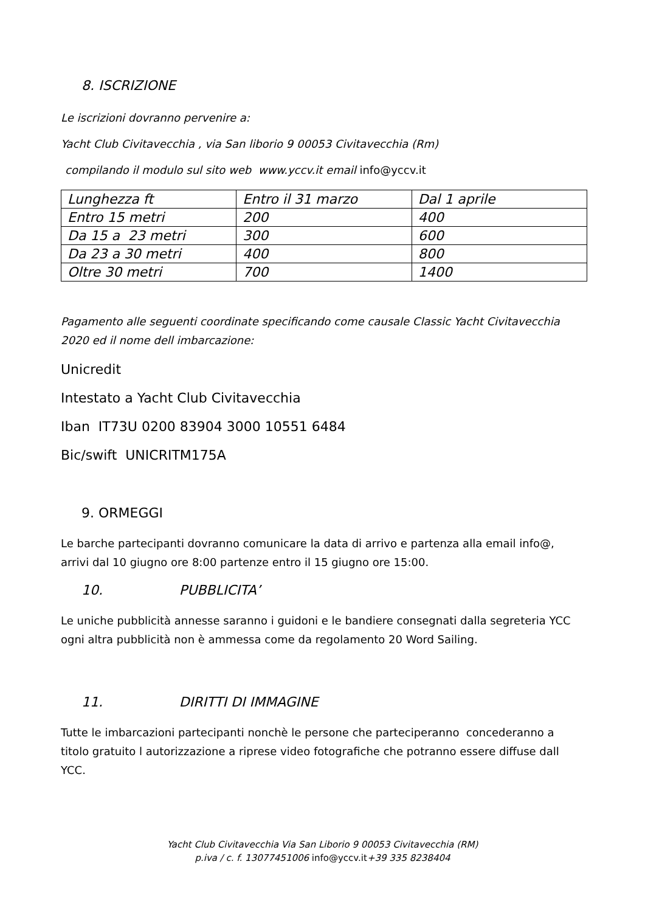8. ISCRIZIONE
Le iscrizioni dovranno pervenire a:
Yacht Club Civitavecchia , via San liborio 9 00053 Civitavecchia (Rm)
compilando il modulo sul sito web www.yccv.it email info@yccv.it
| Lunghezza ft | Entro il 31 marzo | Dal 1 aprile |
| Entro 15 metri | 200 | 400 |
| Da 15 a 23 metri | 300 | 600 |
| Da 23 a 30 metri | 400 | 800 |
| Oltre 30 metri | 700 | 1400 |
Pagamento alle seguenti coordinate specificando come causale Classic Yacht Civitavecchia 2020 ed il nome dell imbarcazione:
Unicredit
Intestato a Yacht Club Civitavecchia
Iban IT73U 0200 83904 3000 10551 6484
Bic/swift UNICRITM175A
9. ORMEGGI
Le barche partecipanti dovranno comunicare la data di arrivo e partenza alla email info@, arrivi dal 10 giugno ore 8:00 partenze entro il 15 giugno ore 15:00.
10. PUBBLICITA’
Le uniche pubblicità annesse saranno i guidoni e le bandiere consegnati dalla segreteria YCC ogni altra pubblicità non è ammessa come da regolamento 20 Word Sailing.
11. DIRITTI DI IMMAGINE
Tutte le imbarcazioni partecipanti nonchè le persone che parteciperanno concederanno a titolo gratuito l autorizzazione a riprese video fotografiche che potranno essere diffuse dall YCC.
Yacht Club Civitavecchia Via San Liborio 9 00053 Civitavecchia (RM)
p.iva / c. f. 13077451006 info@yccv.it+39 335 8238404